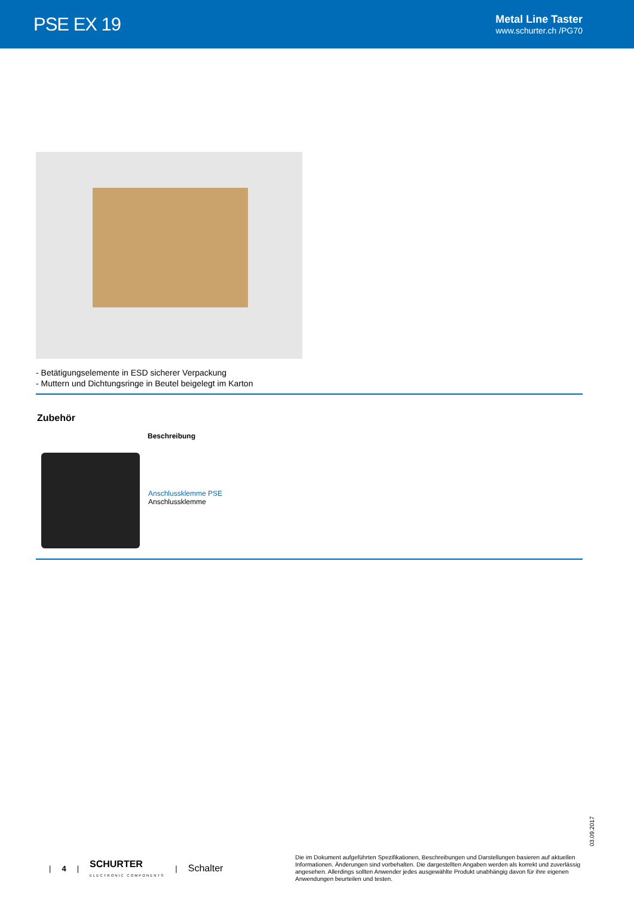PSE EX 19
Metal Line Taster
www.schurter.ch /PG70
- Betätigungselemente in ESD sicherer Verpackung
- Muttern und Dichtungsringe in Beutel beigelegt im Karton
Zubehör
| | Beschreibung |
| --- | --- |
| | Anschlussklemme PSE Anschlussklemme |
03.09.2017
| 4 | SCHURTER
ELECTRONIC COMPONENTS | Schalter
Die im Dokument aufgeführten Spezifikationen, Beschreibungen und Darstellungen basieren auf aktuellen Informationen. Änderungen sind vorbehalten. Die dargestellten Angaben werden als korrekt und zuverlässig angesehen. Allerdings sollten Anwender jedes ausgewählte Produkt unabhängig davon für ihre eigenen Anwendungen beurteilen und testen.